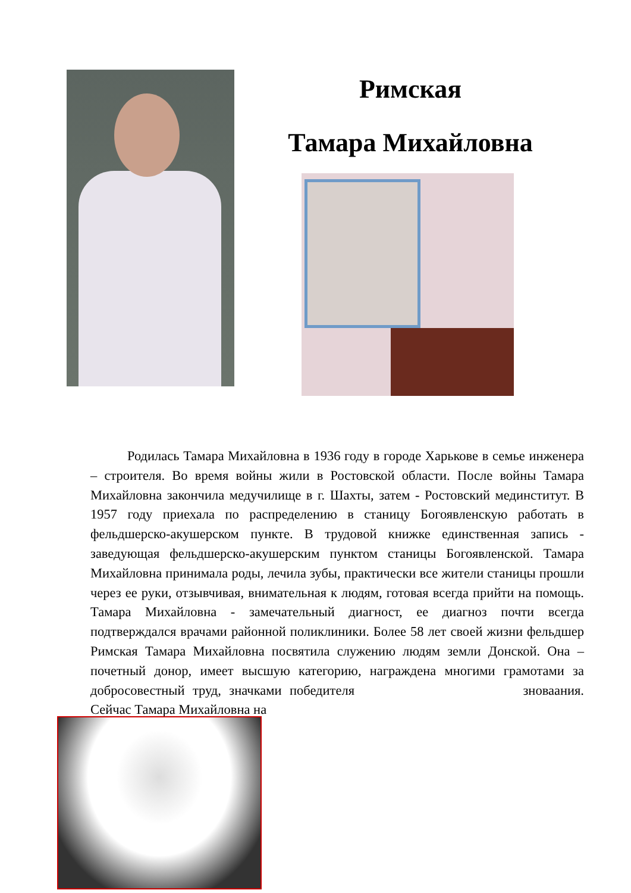Римская
Тамара Михайловна
Родилась Тамара Михайловна в 1936 году в городе Харькове в семье инженера – строителя. Во время войны жили в Ростовской области. После войны Тамара Михайловна закончила медучилище в г. Шахты, затем - Ростовский мединститут. В 1957 году приехала по распределению в станицу Богоявленскую работать в фельдшерско-акушерском пункте. В трудовой книжке единственная запись - заведующая фельдшерско-акушерским пунктом станицы Богоявленской. Тамара Михайловна принимала роды, лечила зубы, практически все жители станицы прошли через ее руки, отзывчивая, внимательная к людям, готовая всегда прийти на помощь. Тамара Михайловна - замечательный диагност, ее диагноз почти всегда подтверждался врачами районной поликлиники. Более 58 лет своей жизни фельдшер Римская Тамара Михайловна посвятила служению людям земли Донской. Она – почетный донор, имеет высшую категорию, награждена многими грамотами за добросовестный труд, значками победителя зноваания. Сейчас Тамара Михайловна на